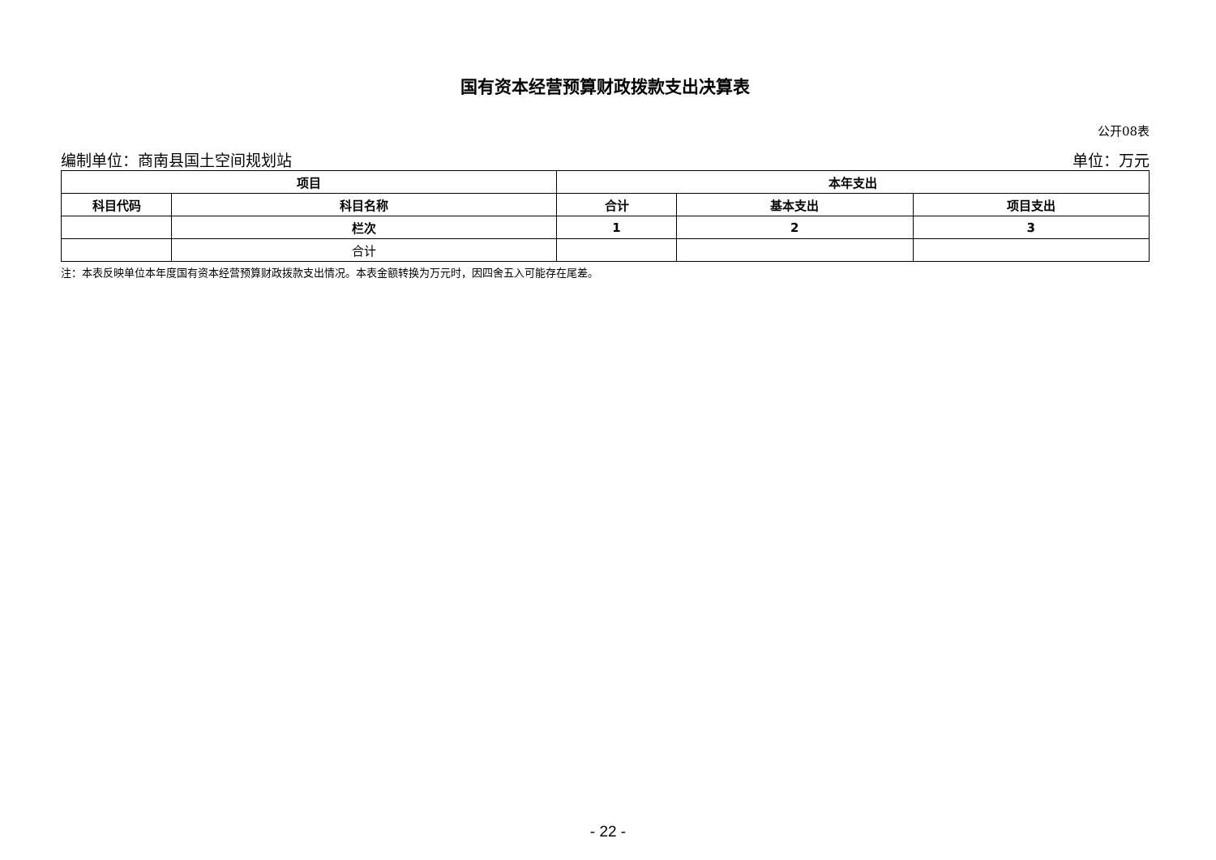国有资本经营预算财政拨款支出决算表
公开08表
编制单位：商南县国土空间规划站 单位：万元
| 项目 | | 本年支出 | | |
| --- | --- | --- | --- | --- |
| 科目代码 | 科目名称 | 合计 | 基本支出 | 项目支出 |
| | 栏次 | 1 | 2 | 3 |
| | 合计 | | | |
注：本表反映单位本年度国有资本经营预算财政拨款支出情况。本表金额转换为万元时，因四舍五入可能存在尾差。
- 22 -